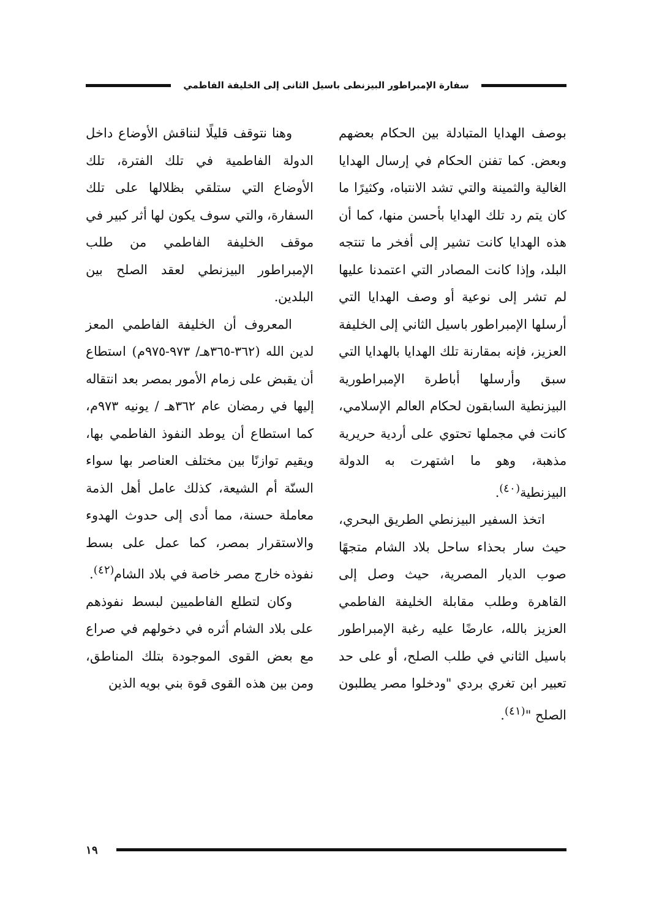سفارة الإمبراطور البيزنطى باسيل الثانى إلى الخليفة الفاطمي
بوصف الهدايا المتبادلة بين الحكام بعضهم وبعض. كما تفنن الحكام في إرسال الهدايا الغالية والثمينة والتي تشد الانتباه، وكثيرًا ما كان يتم رد تلك الهدايا بأحسن منها، كما أن هذه الهدايا كانت تشير إلى أفخر ما تنتجه البلد، وإذا كانت المصادر التي اعتمدنا عليها لم تشر إلى نوعية أو وصف الهدايا التي أرسلها الإمبراطور باسيل الثاني إلى الخليفة العزيز، فإنه بمقارنة تلك الهدايا بالهدايا التي سبق وأرسلها أباطرة الإمبراطورية البيزنطية السابقون لحكام العالم الإسلامي، كانت في مجملها تحتوي على أردية حريرية مذهبة، وهو ما اشتهرت به الدولة البيزنطية<sup>(٤٠)</sup>.
اتخذ السفير البيزنطي الطريق البحري، حيث سار بحذاء ساحل بلاد الشام متجهًا صوب الديار المصرية، حيث وصل إلى القاهرة وطلب مقابلة الخليفة الفاطمي العزيز بالله، عارضًا عليه رغبة الإمبراطور باسيل الثاني في طلب الصلح، أو على حد تعبير ابن تغري بردي "ودخلوا مصر يطلبون الصلح "<sup>(٤١)</sup>.
وهنا نتوقف قليلًا لنناقش الأوضاع داخل الدولة الفاطمية في تلك الفترة، تلك الأوضاع التي ستلقي بظلالها على تلك السفارة، والتي سوف يكون لها أثر كبير في موقف الخليفة الفاطمي من طلب الإمبراطور البيزنطي لعقد الصلح بين البلدين.
المعروف أن الخليفة الفاطمي المعز لدين الله (٣٦٢-٣٦٥هـ/ ٩٧٣-٩٧٥م) استطاع أن يقبض على زمام الأمور بمصر بعد انتقاله إليها في رمضان عام ٣٦٢هـ / يونيه ٩٧٣م، كما استطاع أن يوطد النفوذ الفاطمي بها، ويقيم توازنًا بين مختلف العناصر بها سواء السنّة أم الشيعة، كذلك عامل أهل الذمة معاملة حسنة، مما أدى إلى حدوث الهدوء والاستقرار بمصر، كما عمل على بسط نفوذه خارج مصر خاصة في بلاد الشام<sup>(٤٢)</sup>.
وكان لتطلع الفاطميين لبسط نفوذهم على بلاد الشام أثره في دخولهم في صراع مع بعض القوى الموجودة بتلك المناطق، ومن بين هذه القوى قوة بني بويه الذين
١٩